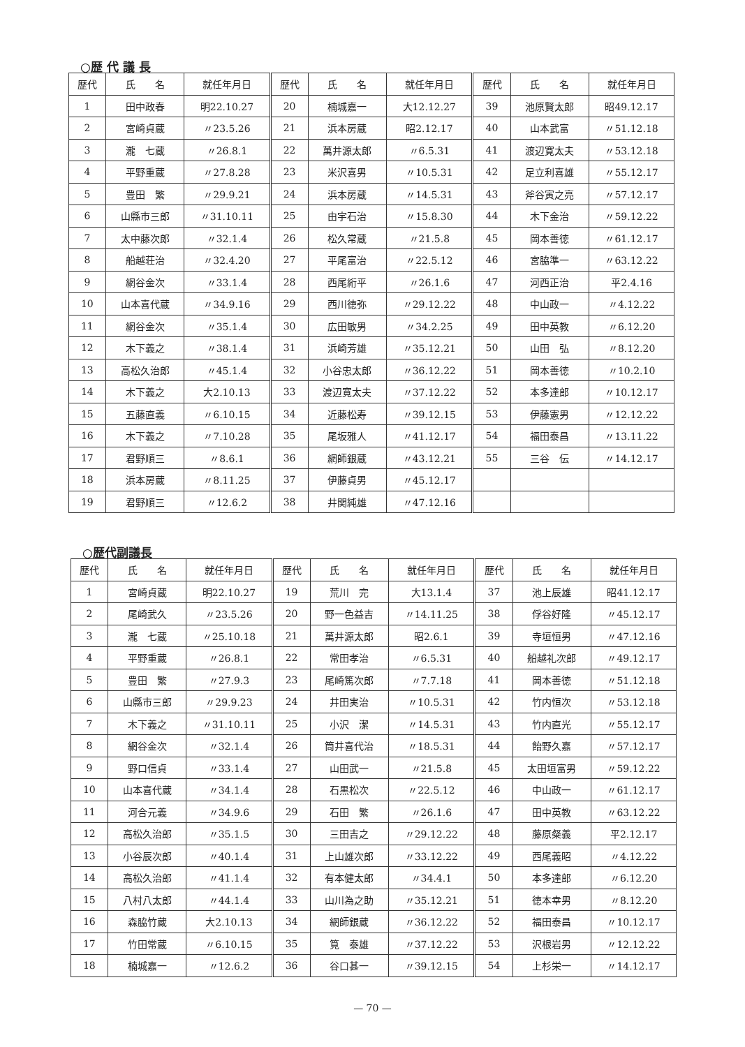○歴 代 議 長
| 歴代 | 氏 名 | 就任年月日 | 歴代 | 氏 名 | 就任年月日 | 歴代 | 氏 名 | 就任年月日 |
| --- | --- | --- | --- | --- | --- | --- | --- | --- |
| 1 | 田中政春 | 明22.10.27 | 20 | 楠城嘉一 | 大12.12.27 | 39 | 池原賢太郎 | 昭49.12.17 |
| 2 | 宮崎貞蔵 | 〃23.5.26 | 21 | 浜本房蔵 | 昭2.12.17 | 40 | 山本武富 | 〃51.12.18 |
| 3 | 瀧 七蔵 | 〃26.8.1 | 22 | 萬井源太郎 | 〃6.5.31 | 41 | 渡辺寛太夫 | 〃53.12.18 |
| 4 | 平野重蔵 | 〃27.8.28 | 23 | 米沢喜男 | 〃10.5.31 | 42 | 足立利喜雄 | 〃55.12.17 |
| 5 | 豊田 繁 | 〃29.9.21 | 24 | 浜本房蔵 | 〃14.5.31 | 43 | 斧谷寅之亮 | 〃57.12.17 |
| 6 | 山縣市三郎 | 〃31.10.11 | 25 | 由宇石治 | 〃15.8.30 | 44 | 木下金治 | 〃59.12.22 |
| 7 | 太中藤次郎 | 〃32.1.4 | 26 | 松久常蔵 | 〃21.5.8 | 45 | 岡本善徳 | 〃61.12.17 |
| 8 | 船越荘治 | 〃32.4.20 | 27 | 平尾富治 | 〃22.5.12 | 46 | 宮脇準一 | 〃63.12.22 |
| 9 | 網谷金次 | 〃33.1.4 | 28 | 西尾絎平 | 〃26.1.6 | 47 | 河西正治 | 平2.4.16 |
| 10 | 山本喜代蔵 | 〃34.9.16 | 29 | 西川徳弥 | 〃29.12.22 | 48 | 中山政一 | 〃4.12.22 |
| 11 | 網谷金次 | 〃35.1.4 | 30 | 広田敏男 | 〃34.2.25 | 49 | 田中英教 | 〃6.12.20 |
| 12 | 木下義之 | 〃38.1.4 | 31 | 浜崎芳雄 | 〃35.12.21 | 50 | 山田 弘 | 〃8.12.20 |
| 13 | 高松久治郎 | 〃45.1.4 | 32 | 小谷忠太郎 | 〃36.12.22 | 51 | 岡本善徳 | 〃10.2.10 |
| 14 | 木下義之 | 大2.10.13 | 33 | 渡辺寛太夫 | 〃37.12.22 | 52 | 本多達郎 | 〃10.12.17 |
| 15 | 五藤直義 | 〃6.10.15 | 34 | 近藤松寿 | 〃39.12.15 | 53 | 伊藤憲男 | 〃12.12.22 |
| 16 | 木下義之 | 〃7.10.28 | 35 | 尾坂雅人 | 〃41.12.17 | 54 | 福田泰昌 | 〃13.11.22 |
| 17 | 君野順三 | 〃8.6.1 | 36 | 網師銀蔵 | 〃43.12.21 | 55 | 三谷 伝 | 〃14.12.17 |
| 18 | 浜本房蔵 | 〃8.11.25 | 37 | 伊藤貞男 | 〃45.12.17 | | | |
| 19 | 君野順三 | 〃12.6.2 | 38 | 井関純雄 | 〃47.12.16 | | | |
○歴代副議長
| 歴代 | 氏 名 | 就任年月日 | 歴代 | 氏 名 | 就任年月日 | 歴代 | 氏 名 | 就任年月日 |
| --- | --- | --- | --- | --- | --- | --- | --- | --- |
| 1 | 宮崎貞蔵 | 明22.10.27 | 19 | 荒川 完 | 大13.1.4 | 37 | 池上辰雄 | 昭41.12.17 |
| 2 | 尾崎武久 | 〃23.5.26 | 20 | 野一色益吉 | 〃14.11.25 | 38 | 俘谷好隆 | 〃45.12.17 |
| 3 | 瀧 七蔵 | 〃25.10.18 | 21 | 萬井源太郎 | 昭2.6.1 | 39 | 寺垣恒男 | 〃47.12.16 |
| 4 | 平野重蔵 | 〃26.8.1 | 22 | 常田孝治 | 〃6.5.31 | 40 | 船越礼次郎 | 〃49.12.17 |
| 5 | 豊田 繁 | 〃27.9.3 | 23 | 尾崎篤次郎 | 〃7.7.18 | 41 | 岡本善徳 | 〃51.12.18 |
| 6 | 山縣市三郎 | 〃29.9.23 | 24 | 井田実治 | 〃10.5.31 | 42 | 竹内恒次 | 〃53.12.18 |
| 7 | 木下義之 | 〃31.10.11 | 25 | 小沢 潔 | 〃14.5.31 | 43 | 竹内直光 | 〃55.12.17 |
| 8 | 網谷金次 | 〃32.1.4 | 26 | 筒井喜代治 | 〃18.5.31 | 44 | 飴野久嘉 | 〃57.12.17 |
| 9 | 野口信貞 | 〃33.1.4 | 27 | 山田武一 | 〃21.5.8 | 45 | 太田垣富男 | 〃59.12.22 |
| 10 | 山本喜代蔵 | 〃34.1.4 | 28 | 石黒松次 | 〃22.5.12 | 46 | 中山政一 | 〃61.12.17 |
| 11 | 河合元義 | 〃34.9.6 | 29 | 石田 繁 | 〃26.1.6 | 47 | 田中英教 | 〃63.12.22 |
| 12 | 高松久治郎 | 〃35.1.5 | 30 | 三田吉之 | 〃29.12.22 | 48 | 藤原粲義 | 平2.12.17 |
| 13 | 小谷辰次郎 | 〃40.1.4 | 31 | 上山雄次郎 | 〃33.12.22 | 49 | 西尾義昭 | 〃4.12.22 |
| 14 | 高松久治郎 | 〃41.1.4 | 32 | 有本健太郎 | 〃34.4.1 | 50 | 本多達郎 | 〃6.12.20 |
| 15 | 八村八太郎 | 〃44.1.4 | 33 | 山川為之助 | 〃35.12.21 | 51 | 徳本幸男 | 〃8.12.20 |
| 16 | 森脇竹蔵 | 大2.10.13 | 34 | 網師銀蔵 | 〃36.12.22 | 52 | 福田泰昌 | 〃10.12.17 |
| 17 | 竹田常蔵 | 〃6.10.15 | 35 | 筧 泰雄 | 〃37.12.22 | 53 | 沢根岩男 | 〃12.12.22 |
| 18 | 楠城嘉一 | 〃12.6.2 | 36 | 谷口甚一 | 〃39.12.15 | 54 | 上杉栄一 | 〃14.12.17 |
— 70 —